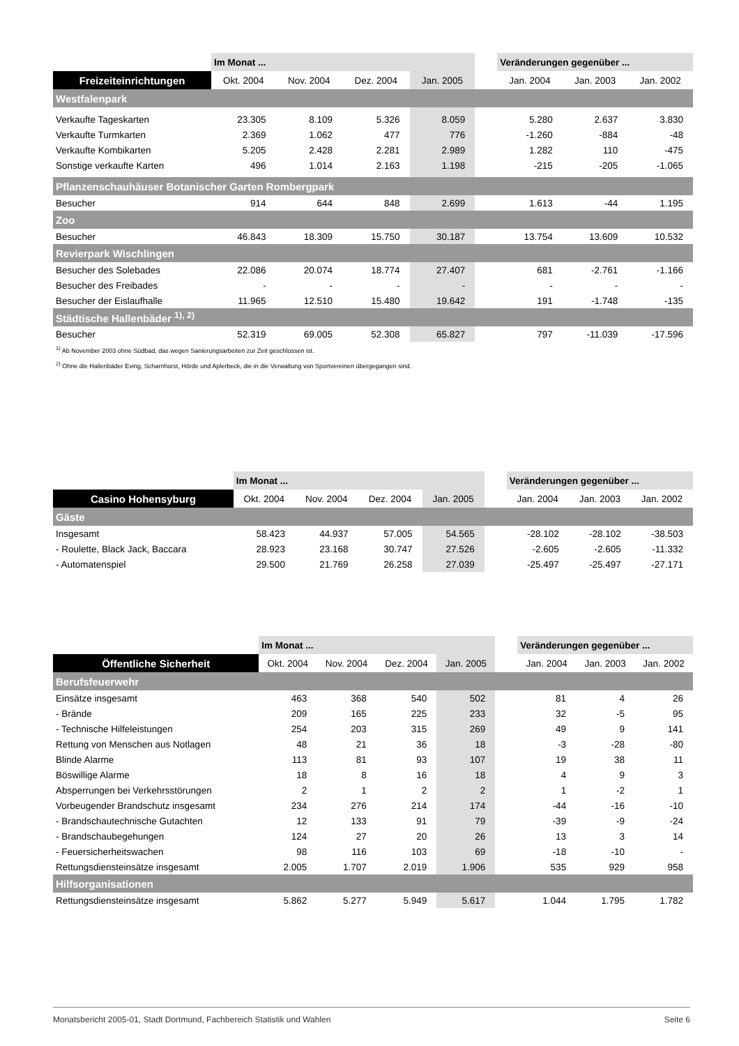| | Im Monat ... | | | | | Veränderungen gegenüber ... | | |
| --- | --- | --- | --- | --- | --- | --- | --- | --- |
| Freizeiteinrichtungen | Okt. 2004 | Nov. 2004 | Dez. 2004 | Jan. 2005 | | Jan. 2004 | Jan. 2003 | Jan. 2002 |
| Westfalenpark | | | | | | | | |
| Verkaufte Tageskarten | 23.305 | 8.109 | 5.326 | 8.059 | | 5.280 | 2.637 | 3.830 |
| Verkaufte Turmkarten | 2.369 | 1.062 | 477 | 776 | | -1.260 | -884 | -48 |
| Verkaufte Kombikarten | 5.205 | 2.428 | 2.281 | 2.989 | | 1.282 | 110 | -475 |
| Sonstige verkaufte Karten | 496 | 1.014 | 2.163 | 1.198 | | -215 | -205 | -1.065 |
| Pflanzenschauhäuser Botanischer Garten Rombergpark | | | | | | | | |
| Besucher | 914 | 644 | 848 | 2.699 | | 1.613 | -44 | 1.195 |
| Zoo | | | | | | | | |
| Besucher | 46.843 | 18.309 | 15.750 | 30.187 | | 13.754 | 13.609 | 10.532 |
| Revierpark Wischlingen | | | | | | | | |
| Besucher des Solebades | 22.086 | 20.074 | 18.774 | 27.407 | | 681 | -2.761 | -1.166 |
| Besucher des Freibades | - | - | - | - | | - | - | - |
| Besucher der Eislaufhalle | 11.965 | 12.510 | 15.480 | 19.642 | | 191 | -1.748 | -135 |
| Städtische Hallenbäder <sup>1), 2)</sup> | | | | | | | | |
| Besucher | 52.319 | 69.005 | 52.308 | 65.827 | | 797 | -11.039 | -17.596 |
| <sup>1)</sup> Ab November 2003 ohne Südbad, das wegen Sanierungsarbeiten zur Zeit geschlossen ist. | | | | | | | | |
| <sup>2)</sup> Ohne die Hallenbäder Eving, Scharnhorst, Hörde und Aplerbeck, die in die Verwaltung von Sportvereinen übergegangen sind. | | | | | | | | |
| | Im Monat ... | | | | | Veränderungen gegenüber ... | | |
| --- | --- | --- | --- | --- | --- | --- | --- | --- |
| Casino Hohensyburg | Okt. 2004 | Nov. 2004 | Dez. 2004 | Jan. 2005 | | Jan. 2004 | Jan. 2003 | Jan. 2002 |
| Gäste | | | | | | | | |
| Insgesamt | 58.423 | 44.937 | 57.005 | 54.565 | | -28.102 | -28.102 | -38.503 |
| - Roulette, Black Jack, Baccara | 28.923 | 23.168 | 30.747 | 27.526 | | -2.605 | -2.605 | -11.332 |
| - Automatenspiel | 29.500 | 21.769 | 26.258 | 27.039 | | -25.497 | -25.497 | -27.171 |
| | Im Monat ... | | | | | Veränderungen gegenüber ... | | |
| --- | --- | --- | --- | --- | --- | --- | --- | --- |
| Öffentliche Sicherheit | Okt. 2004 | Nov. 2004 | Dez. 2004 | Jan. 2005 | | Jan. 2004 | Jan. 2003 | Jan. 2002 |
| Berufsfeuerwehr | | | | | | | | |
| Einsätze insgesamt | 463 | 368 | 540 | 502 | | 81 | 4 | 26 |
| - Brände | 209 | 165 | 225 | 233 | | 32 | -5 | 95 |
| - Technische Hilfeleistungen | 254 | 203 | 315 | 269 | | 49 | 9 | 141 |
| Rettung von Menschen aus Notlagen | 48 | 21 | 36 | 18 | | -3 | -28 | -80 |
| Blinde Alarme | 113 | 81 | 93 | 107 | | 19 | 38 | 11 |
| Böswillige Alarme | 18 | 8 | 16 | 18 | | 4 | 9 | 3 |
| Absperrungen bei Verkehrsstörungen | 2 | 1 | 2 | 2 | | 1 | -2 | 1 |
| Vorbeugender Brandschutz insgesamt | 234 | 276 | 214 | 174 | | -44 | -16 | -10 |
| - Brandschautechnische Gutachten | 12 | 133 | 91 | 79 | | -39 | -9 | -24 |
| - Brandschaubegehungen | 124 | 27 | 20 | 26 | | 13 | 3 | 14 |
| - Feuersicherheitswachen | 98 | 116 | 103 | 69 | | -18 | -10 | - |
| Rettungsdiensteinsätze insgesamt | 2.005 | 1.707 | 2.019 | 1.906 | | 535 | 929 | 958 |
| Hilfsorganisationen | | | | | | | | |
| Rettungsdiensteinsätze insgesamt | 5.862 | 5.277 | 5.949 | 5.617 | | 1.044 | 1.795 | 1.782 |
Monatsbericht 2005-01, Stadt Dortmund, Fachbereich Statistik und Wahlen Seite 6